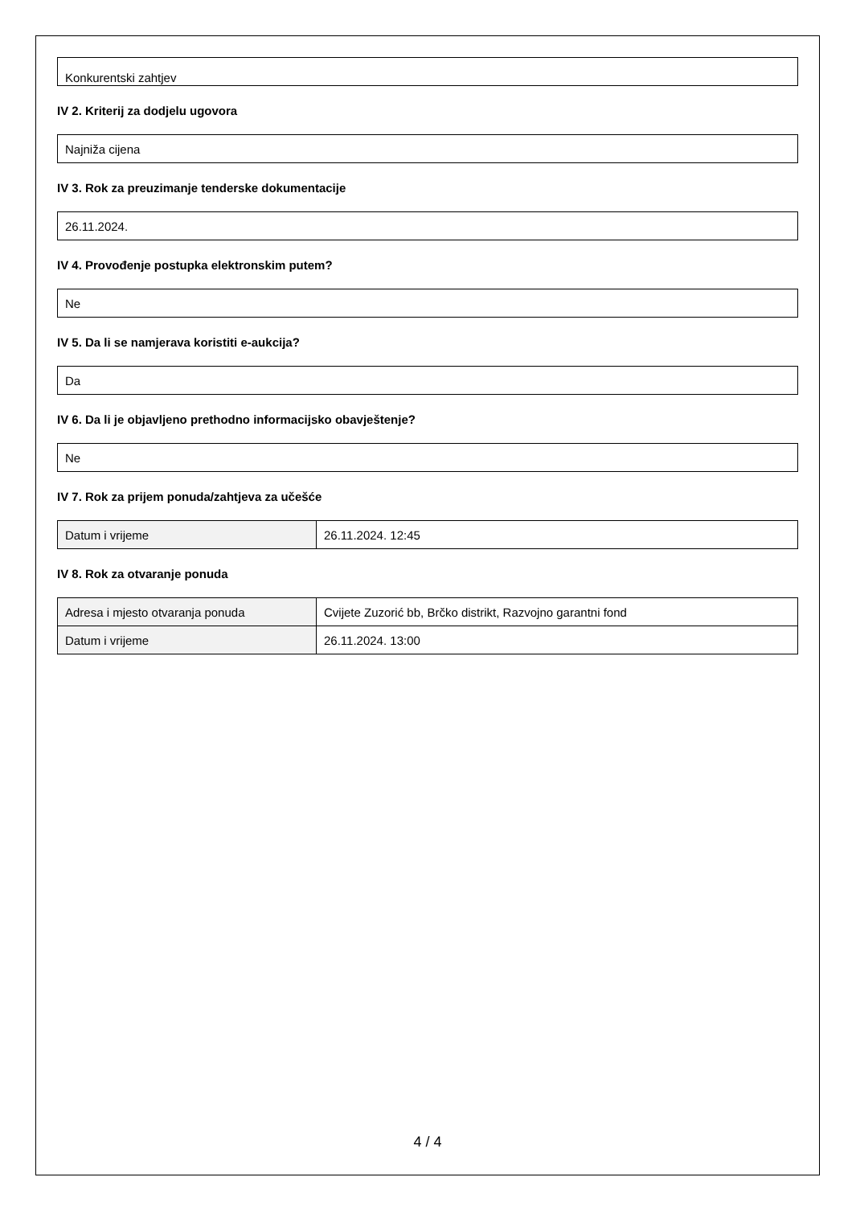Konkurentski zahtjev
IV 2. Kriterij za dodjelu ugovora
Najniža cijena
IV 3. Rok za preuzimanje tenderske dokumentacije
26.11.2024.
IV 4. Provođenje postupka elektronskim putem?
Ne
IV 5. Da li se namjerava koristiti e-aukcija?
Da
IV 6. Da li je objavljeno prethodno informacijsko obavještenje?
Ne
IV 7. Rok za prijem ponuda/zahtjeva za učešće
| Datum i vrijeme | 26.11.2024. 12:45 |
IV 8. Rok za otvaranje ponuda
| Adresa i mjesto otvaranja ponuda | Cvijete Zuzorić bb, Brčko distrikt, Razvojno garantni fond |
| Datum i vrijeme | 26.11.2024. 13:00 |
4 / 4